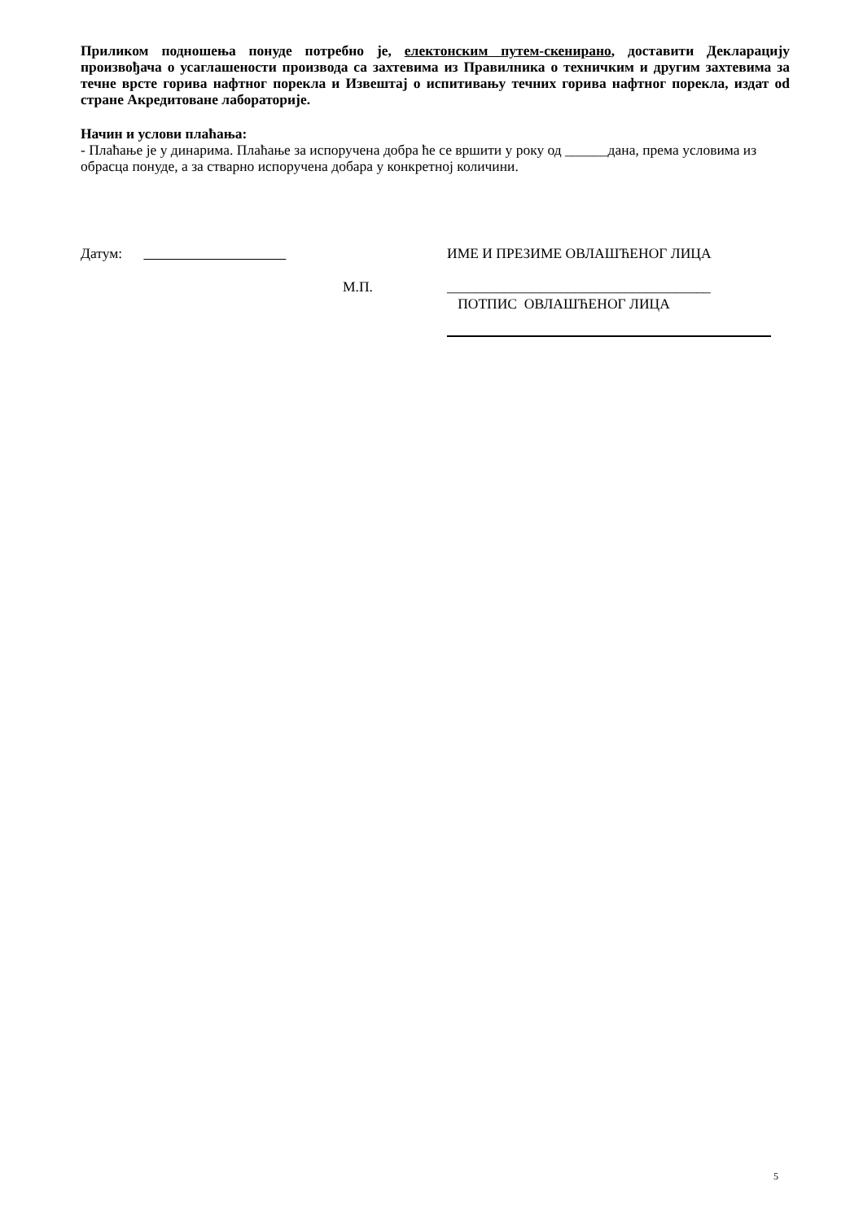Приликом подношења понуде потребно је, електонским путем-скенирано, доставити Декларацију произвођача о усаглашености производа са захтевима из Правилника о техничким и другим захтевима за течне врсте горива нафтног порекла и Извештај о испитивању течних горива нафтног порекла, издат od стране Акредитоване лабораторије.
Начин и услови плаћања:
- Плаћање је у динарима. Плаћање за испоручена добра ће се вршити у року од ______дана, према условима из обрасца понуде, а за стварно испоручена добара у конкретној количини.
Датум: ИМЕ И ПРЕЗИМЕ ОВЛАШЋЕНОГ ЛИЦА
М.П. _____________________________________
ПОТПИС ОВЛАШЋЕНОГ ЛИЦА
5